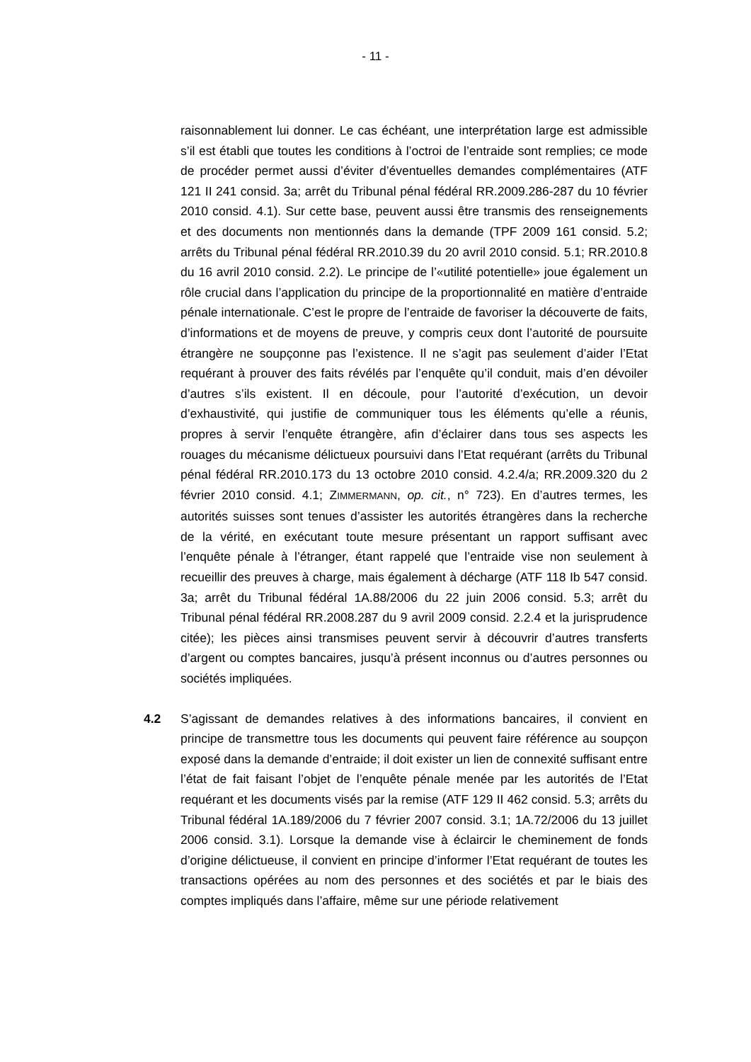- 11 -
raisonnablement lui donner. Le cas échéant, une interprétation large est admissible s’il est établi que toutes les conditions à l’octroi de l’entraide sont remplies; ce mode de procéder permet aussi d’éviter d’éventuelles demandes complémentaires (ATF 121 II 241 consid. 3a; arrêt du Tribunal pénal fédéral RR.2009.286-287 du 10 février 2010 consid. 4.1). Sur cette base, peuvent aussi être transmis des renseignements et des documents non mentionnés dans la demande (TPF 2009 161 consid. 5.2; arrêts du Tribunal pénal fédéral RR.2010.39 du 20 avril 2010 consid. 5.1; RR.2010.8 du 16 avril 2010 consid. 2.2). Le principe de l’«utilité potentielle» joue également un rôle crucial dans l’application du principe de la proportionnalité en matière d’entraide pénale internationale. C’est le propre de l’entraide de favoriser la découverte de faits, d’informations et de moyens de preuve, y compris ceux dont l’autorité de poursuite étrangère ne soupçonne pas l’existence. Il ne s’agit pas seulement d’aider l’Etat requérant à prouver des faits révélés par l’enquête qu’il conduit, mais d’en dévoiler d’autres s’ils existent. Il en découle, pour l’autorité d’exécution, un devoir d’exhaustivité, qui justifie de communiquer tous les éléments qu’elle a réunis, propres à servir l’enquête étrangère, afin d’éclairer dans tous ses aspects les rouages du mécanisme délictueux poursuivi dans l’Etat requérant (arrêts du Tribunal pénal fédéral RR.2010.173 du 13 octobre 2010 consid. 4.2.4/a; RR.2009.320 du 2 février 2010 consid. 4.1; ZIMMERMANN, op. cit., n° 723). En d’autres termes, les autorités suisses sont tenues d’assister les autorités étrangères dans la recherche de la vérité, en exécutant toute mesure présentant un rapport suffisant avec l’enquête pénale à l’étranger, étant rappelé que l’entraide vise non seulement à recueillir des preuves à charge, mais également à décharge (ATF 118 Ib 547 consid. 3a; arrêt du Tribunal fédéral 1A.88/2006 du 22 juin 2006 consid. 5.3; arrêt du Tribunal pénal fédéral RR.2008.287 du 9 avril 2009 consid. 2.2.4 et la jurisprudence citée); les pièces ainsi transmises peuvent servir à découvrir d’autres transferts d’argent ou comptes bancaires, jusqu’à présent inconnus ou d’autres personnes ou sociétés impliquées.
4.2 S’agissant de demandes relatives à des informations bancaires, il convient en principe de transmettre tous les documents qui peuvent faire référence au soupçon exposé dans la demande d’entraide; il doit exister un lien de connexité suffisant entre l’état de fait faisant l’objet de l’enquête pénale menée par les autorités de l’Etat requérant et les documents visés par la remise (ATF 129 II 462 consid. 5.3; arrêts du Tribunal fédéral 1A.189/2006 du 7 février 2007 consid. 3.1; 1A.72/2006 du 13 juillet 2006 consid. 3.1). Lorsque la demande vise à éclaircir le cheminement de fonds d’origine délictueuse, il convient en principe d’informer l’Etat requérant de toutes les transactions opérées au nom des personnes et des sociétés et par le biais des comptes impliqués dans l’affaire, même sur une période relativement